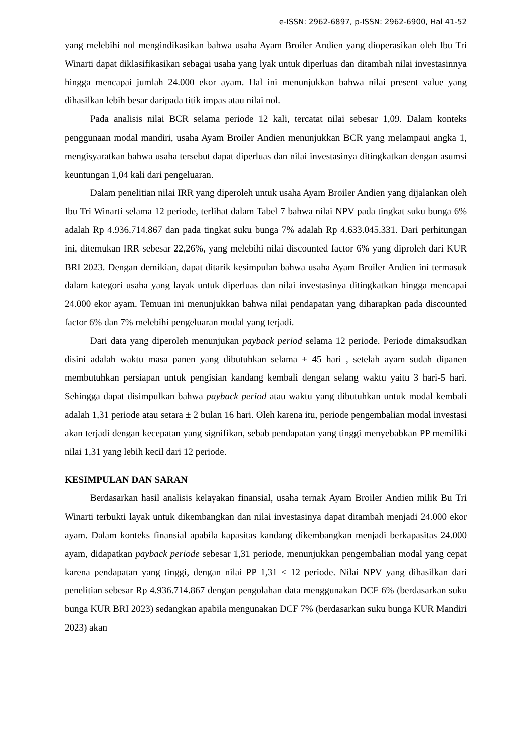e-ISSN: 2962-6897, p-ISSN: 2962-6900, Hal 41-52
yang melebihi nol mengindikasikan bahwa usaha Ayam Broiler Andien yang dioperasikan oleh Ibu Tri Winarti dapat diklasifikasikan sebagai usaha yang lyak untuk diperluas dan ditambah nilai investasinnya hingga mencapai jumlah 24.000 ekor ayam. Hal ini menunjukkan bahwa nilai present value yang dihasilkan lebih besar daripada titik impas atau nilai nol.
Pada analisis nilai BCR selama periode 12 kali, tercatat nilai sebesar 1,09. Dalam konteks penggunaan modal mandiri, usaha Ayam Broiler Andien menunjukkan BCR yang melampaui angka 1, mengisyaratkan bahwa usaha tersebut dapat diperluas dan nilai investasinya ditingkatkan dengan asumsi keuntungan 1,04 kali dari pengeluaran.
Dalam penelitian nilai IRR yang diperoleh untuk usaha Ayam Broiler Andien yang dijalankan oleh Ibu Tri Winarti selama 12 periode, terlihat dalam Tabel 7 bahwa nilai NPV pada tingkat suku bunga 6% adalah Rp 4.936.714.867 dan pada tingkat suku bunga 7% adalah Rp 4.633.045.331. Dari perhitungan ini, ditemukan IRR sebesar 22,26%, yang melebihi nilai discounted factor 6% yang diproleh dari KUR BRI 2023. Dengan demikian, dapat ditarik kesimpulan bahwa usaha Ayam Broiler Andien ini termasuk dalam kategori usaha yang layak untuk diperluas dan nilai investasinya ditingkatkan hingga mencapai 24.000 ekor ayam. Temuan ini menunjukkan bahwa nilai pendapatan yang diharapkan pada discounted factor 6% dan 7% melebihi pengeluaran modal yang terjadi.
Dari data yang diperoleh menunjukan payback period selama 12 periode. Periode dimaksudkan disini adalah waktu masa panen yang dibutuhkan selama ± 45 hari , setelah ayam sudah dipanen membutuhkan persiapan untuk pengisian kandang kembali dengan selang waktu yaitu 3 hari-5 hari. Sehingga dapat disimpulkan bahwa payback period atau waktu yang dibutuhkan untuk modal kembali adalah 1,31 periode atau setara ± 2 bulan 16 hari. Oleh karena itu, periode pengembalian modal investasi akan terjadi dengan kecepatan yang signifikan, sebab pendapatan yang tinggi menyebabkan PP memiliki nilai 1,31 yang lebih kecil dari 12 periode.
KESIMPULAN DAN SARAN
Berdasarkan hasil analisis kelayakan finansial, usaha ternak Ayam Broiler Andien milik Bu Tri Winarti terbukti layak untuk dikembangkan dan nilai investasinya dapat ditambah menjadi 24.000 ekor ayam. Dalam konteks finansial apabila kapasitas kandang dikembangkan menjadi berkapasitas 24.000 ayam, didapatkan payback periode sebesar 1,31 periode, menunjukkan pengembalian modal yang cepat karena pendapatan yang tinggi, dengan nilai PP 1,31 < 12 periode. Nilai NPV yang dihasilkan dari penelitian sebesar Rp 4.936.714.867 dengan pengolahan data menggunakan DCF 6% (berdasarkan suku bunga KUR BRI 2023) sedangkan apabila mengunakan DCF 7% (berdasarkan suku bunga KUR Mandiri 2023) akan